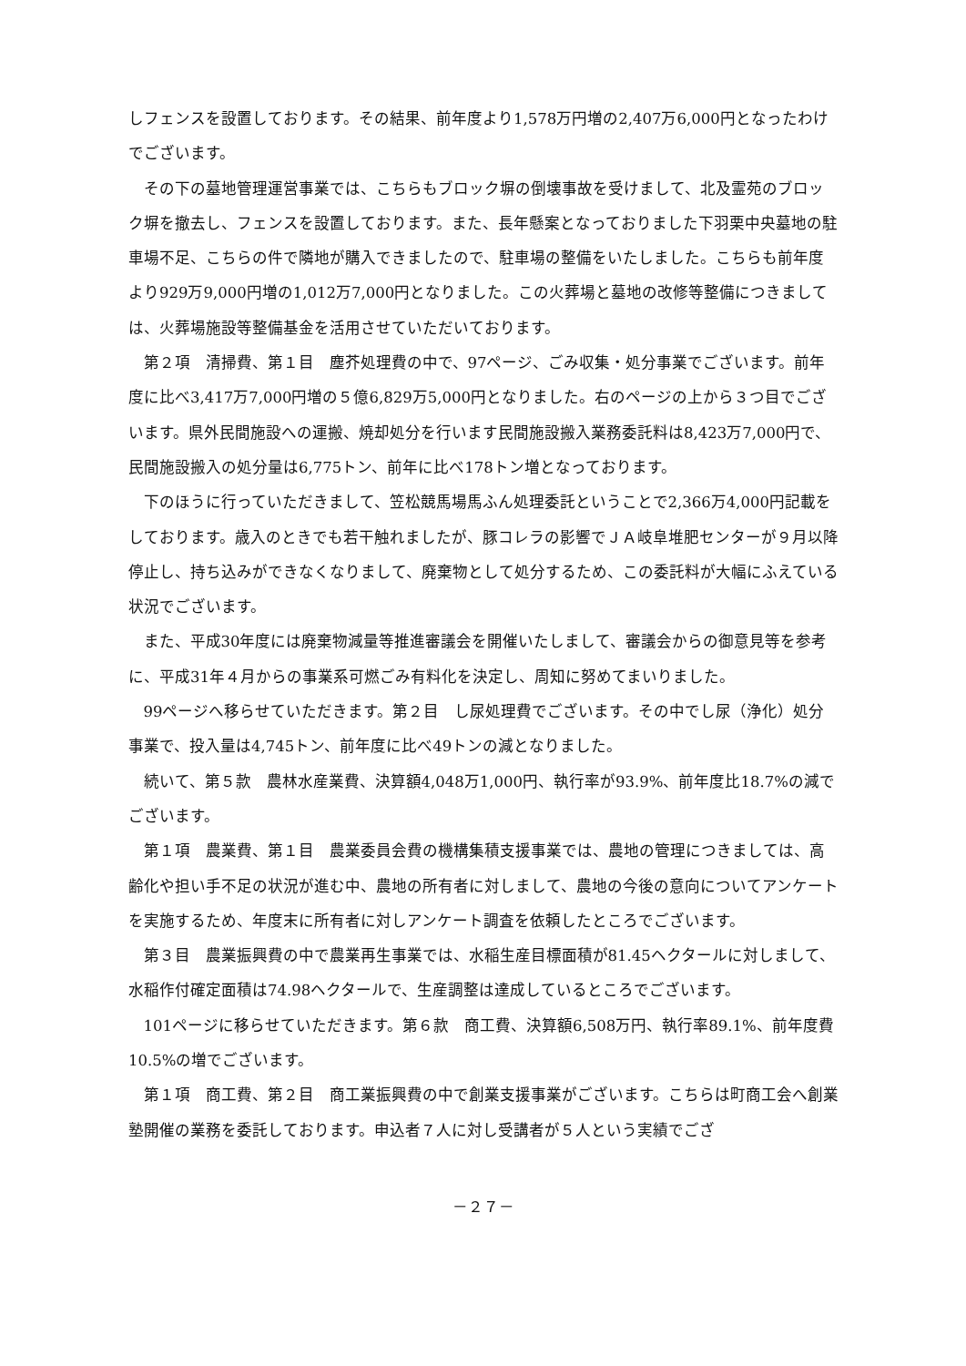しフェンスを設置しております。その結果、前年度より1,578万円増の2,407万6,000円となったわけでございます。
その下の墓地管理運営事業では、こちらもブロック塀の倒壊事故を受けまして、北及霊苑のブロック塀を撤去し、フェンスを設置しております。また、長年懸案となっておりました下羽栗中央墓地の駐車場不足、こちらの件で隣地が購入できましたので、駐車場の整備をいたしました。こちらも前年度より929万9,000円増の1,012万7,000円となりました。この火葬場と墓地の改修等整備につきましては、火葬場施設等整備基金を活用させていただいております。
第２項　清掃費、第１目　塵芥処理費の中で、97ページ、ごみ収集・処分事業でございます。前年度に比べ3,417万7,000円増の５億6,829万5,000円となりました。右のページの上から３つ目でございます。県外民間施設への運搬、焼却処分を行います民間施設搬入業務委託料は8,423万7,000円で、民間施設搬入の処分量は6,775トン、前年に比べ178トン増となっております。
下のほうに行っていただきまして、笠松競馬場馬ふん処理委託ということで2,366万4,000円記載をしております。歳入のときでも若干触れましたが、豚コレラの影響でＪＡ岐阜堆肥センターが９月以降停止し、持ち込みができなくなりまして、廃棄物として処分するため、この委託料が大幅にふえている状況でございます。
また、平成30年度には廃棄物減量等推進審議会を開催いたしまして、審議会からの御意見等を参考に、平成31年４月からの事業系可燃ごみ有料化を決定し、周知に努めてまいりました。
99ページへ移らせていただきます。第２目　し尿処理費でございます。その中でし尿（浄化）処分事業で、投入量は4,745トン、前年度に比べ49トンの減となりました。
続いて、第５款　農林水産業費、決算額4,048万1,000円、執行率が93.9%、前年度比18.7%の減でございます。
第１項　農業費、第１目　農業委員会費の機構集積支援事業では、農地の管理につきましては、高齢化や担い手不足の状況が進む中、農地の所有者に対しまして、農地の今後の意向についてアンケートを実施するため、年度末に所有者に対しアンケート調査を依頼したところでございます。
第３目　農業振興費の中で農業再生事業では、水稲生産目標面積が81.45ヘクタールに対しまして、水稲作付確定面積は74.98ヘクタールで、生産調整は達成しているところでございます。
101ページに移らせていただきます。第６款　商工費、決算額6,508万円、執行率89.1%、前年度費10.5%の増でございます。
第１項　商工費、第２目　商工業振興費の中で創業支援事業がございます。こちらは町商工会へ創業塾開催の業務を委託しております。申込者７人に対し受講者が５人という実績でござ
－２７－